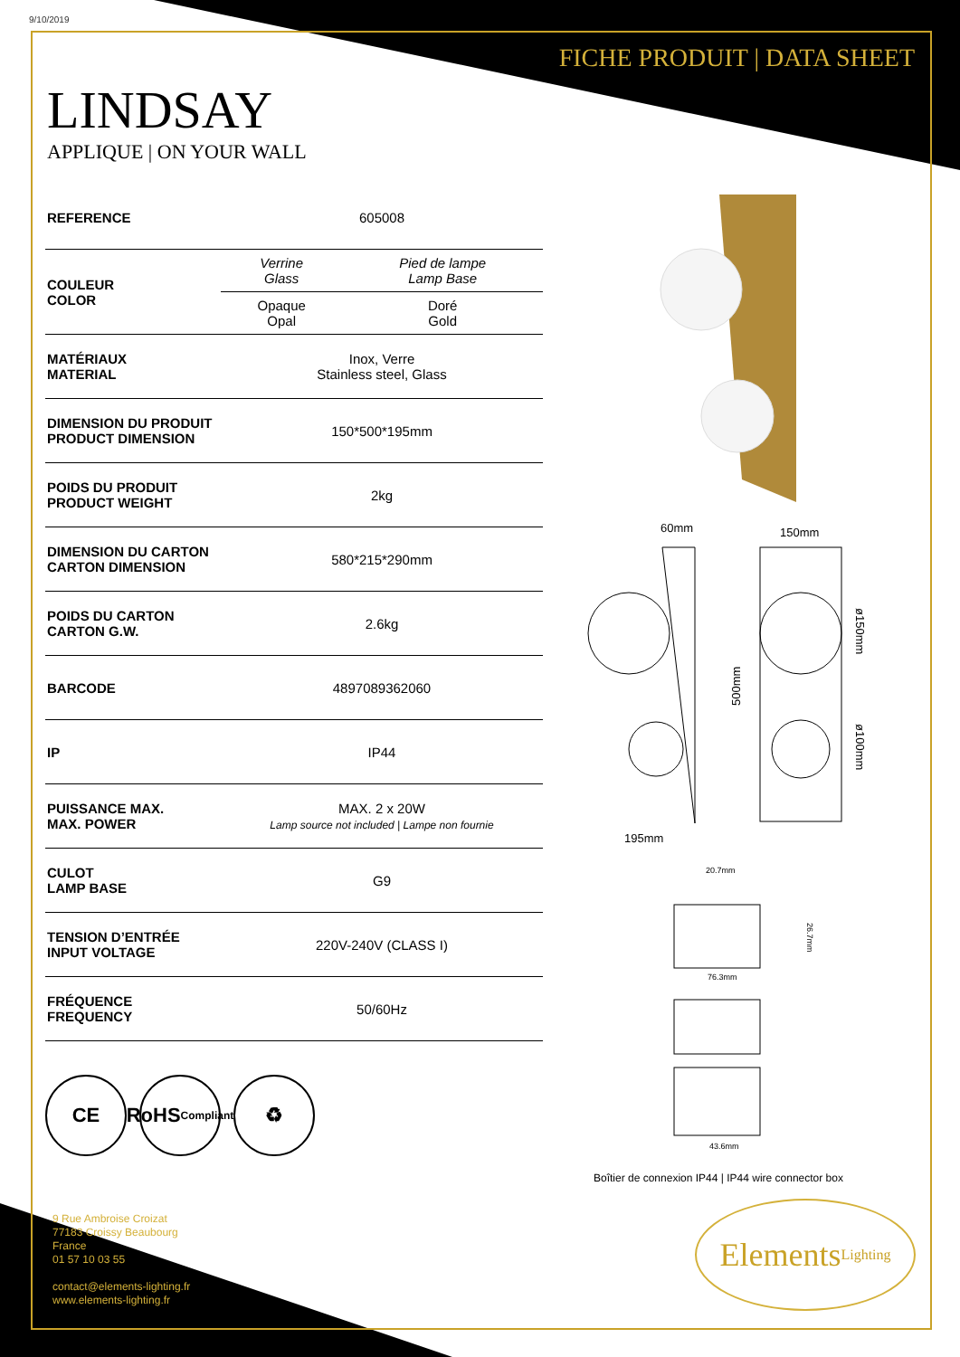9/10/2019
FICHE PRODUIT | DATA SHEET
LINDSAY
APPLIQUE | ON YOUR WALL
| REFERENCE | 605008 |
| COULEUR COLOR | / Verrine Glass / Pied de lampe Lamp Base / / Opaque Opal / Doré Gold / |
| MATÉRIAUX MATERIAL | Inox, Verre Stainless steel, Glass |
| DIMENSION DU PRODUIT PRODUCT DIMENSION | 150*500*195mm |
| POIDS DU PRODUIT PRODUCT WEIGHT | 2kg |
| DIMENSION DU CARTON CARTON DIMENSION | 580*215*290mm |
| POIDS DU CARTON CARTON G.W. | 2.6kg |
| BARCODE | 4897089362060 |
| IP | IP44 |
| PUISSANCE MAX. MAX. POWER | MAX. 2 x 20W Lamp source not included / Lampe non fournie |
| CULOT LAMP BASE | G9 |
| TENSION D’ENTRÉE INPUT VOLTAGE | 220V-240V (CLASS I) |
| FRÉQUENCE FREQUENCY | 50/60Hz |
CE RoHS
Compliant
♻
60mm
150mm
195mm
500mm
ø150mm
ø100mm
20.7mm
76.3mm
43.6mm
26.7mm
Boîtier de connexion IP44 | IP44 wire connector box
Elements Lighting
9 Rue Ambroise Croizat
77183 Croissy Beaubourg
France
01 57 10 03 55
contact@elements-lighting.fr
www.elements-lighting.fr